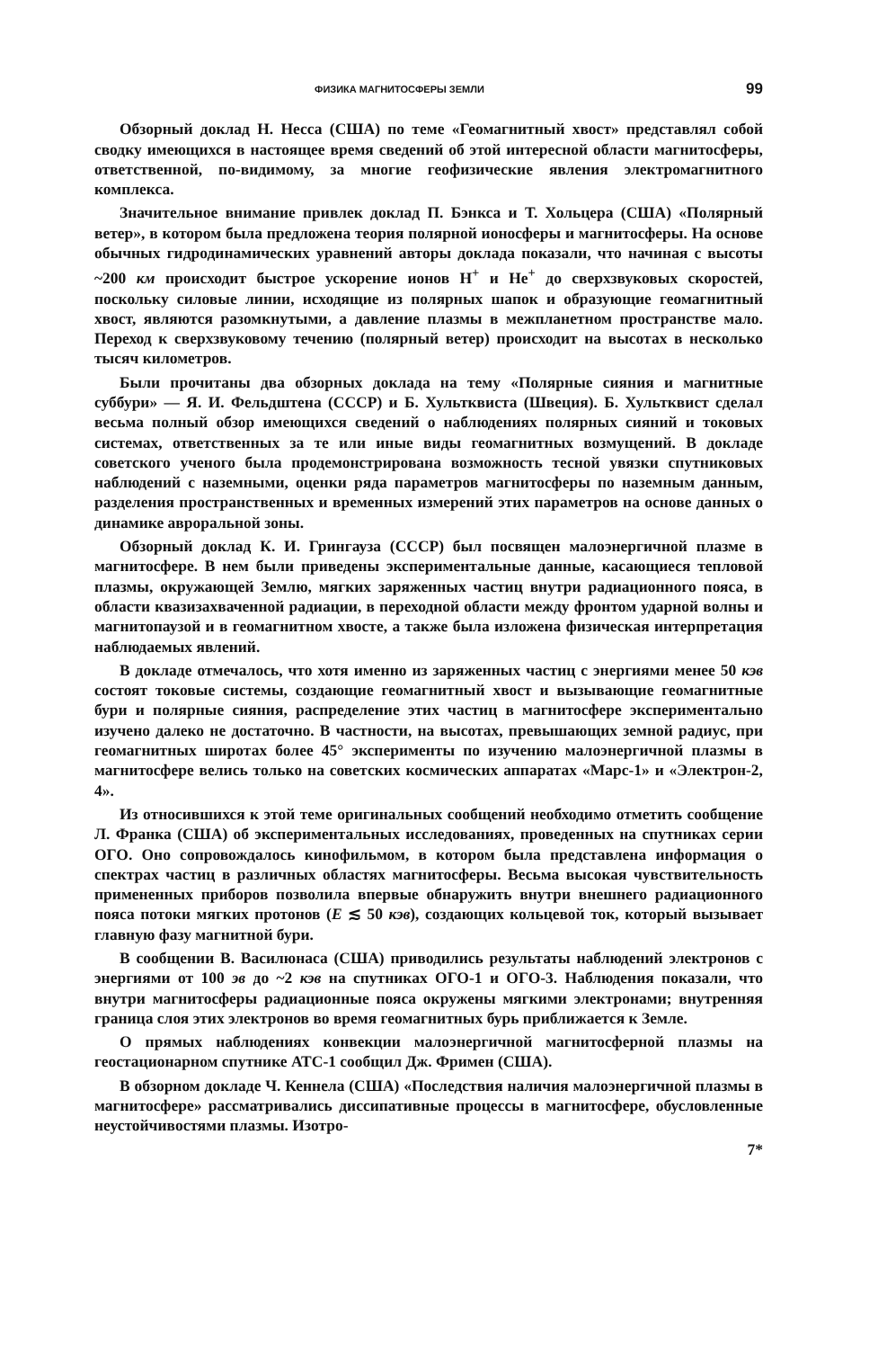ФИЗИКА МАГНИТОСФЕРЫ ЗЕМЛИ 99
Обзорный доклад Н. Несса (США) по теме «Геомагнитный хвост» представлял собой сводку имеющихся в настоящее время сведений об этой интересной области магнитосферы, ответственной, по-видимому, за многие геофизические явления электромагнитного комплекса.
Значительное внимание привлек доклад П. Бэнкса и Т. Хольцера (США) «Полярный ветер», в котором была предложена теория полярной ионосферы и магнитосферы. На основе обычных гидродинамических уравнений авторы доклада показали, что начиная с высоты ~200 км происходит быстрое ускорение ионов H<sup>+</sup> и He<sup>+</sup> до сверхзвуковых скоростей, поскольку силовые линии, исходящие из полярных шапок и образующие геомагнитный хвост, являются разомкнутыми, а давление плазмы в межпланетном пространстве мало. Переход к сверхзвуковому течению (полярный ветер) происходит на высотах в несколько тысяч километров.
Были прочитаны два обзорных доклада на тему «Полярные сияния и магнитные суббури» — Я. И. Фельдштена (СССР) и Б. Хультквиста (Швеция). Б. Хультквист сделал весьма полный обзор имеющихся сведений о наблюдениях полярных сияний и токовых системах, ответственных за те или иные виды геомагнитных возмущений. В докладе советского ученого была продемонстрирована возможность тесной увязки спутниковых наблюдений с наземными, оценки ряда параметров магнитосферы по наземным данным, разделения пространственных и временных измерений этих параметров на основе данных о динамике авроральной зоны.
Обзорный доклад К. И. Грингауза (СССР) был посвящен малоэнергичной плазме в магнитосфере. В нем были приведены экспериментальные данные, касающиеся тепловой плазмы, окружающей Землю, мягких заряженных частиц внутри радиационного пояса, в области квазизахваченной радиации, в переходной области между фронтом ударной волны и магнитопаузой и в геомагнитном хвосте, а также была изложена физическая интерпретация наблюдаемых явлений.
В докладе отмечалось, что хотя именно из заряженных частиц с энергиями менее 50 кэв состоят токовые системы, создающие геомагнитный хвост и вызывающие геомагнитные бури и полярные сияния, распределение этих частиц в магнитосфере экспериментально изучено далеко не достаточно. В частности, на высотах, превышающих земной радиус, при геомагнитных широтах более 45° эксперименты по изучению малоэнергичной плазмы в магнитосфере велись только на советских космических аппаратах «Марс-1» и «Электрон-2, 4».
Из относившихся к этой теме оригинальных сообщений необходимо отметить сообщение Л. Франка (США) об экспериментальных исследованиях, проведенных на спутниках серии ОГО. Оно сопровождалось кинофильмом, в котором была представлена информация о спектрах частиц в различных областях магнитосферы. Весьма высокая чувствительность примененных приборов позволила впервые обнаружить внутри внешнего радиационного пояса потоки мягких протонов (E ≲ 50 кэв), создающих кольцевой ток, который вызывает главную фазу магнитной бури.
В сообщении В. Василюнаса (США) приводились результаты наблюдений электронов с энергиями от 100 эв до ~2 кэв на спутниках ОГО-1 и ОГО-3. Наблюдения показали, что внутри магнитосферы радиационные пояса окружены мягкими электронами; внутренняя граница слоя этих электронов во время геомагнитных бурь приближается к Земле.
О прямых наблюдениях конвекции малоэнергичной магнитосферной плазмы на геостационарном спутнике АТС-1 сообщил Дж. Фримен (США).
В обзорном докладе Ч. Кеннела (США) «Последствия наличия малоэнергичной плазмы в магнитосфере» рассматривались диссипативные процессы в магнитосфере, обусловленные неустойчивостями плазмы. Изотро-
7*